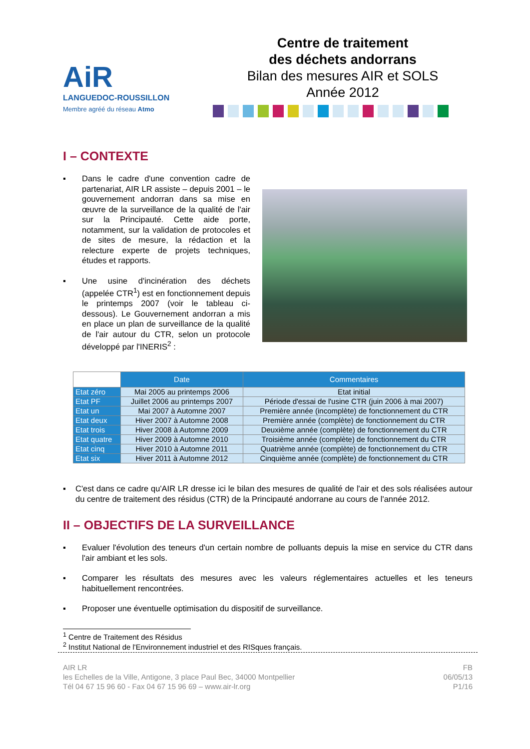AiR
LANGUEDOC-ROUSSILLON
Membre agréé du réseau Atmo
Centre de traitement
des déchets andorrans
Bilan des mesures AIR et SOLS
Année 2012
I – CONTEXTE
▪ Dans le cadre d'une convention cadre de partenariat, AIR LR assiste – depuis 2001 – le gouvernement andorran dans sa mise en œuvre de la surveillance de la qualité de l'air sur la Principauté. Cette aide porte, notamment, sur la validation de protocoles et de sites de mesure, la rédaction et la relecture experte de projets techniques, études et rapports.
▪ Une usine d'incinération des déchets (appelée CTR<sup>1</sup>) est en fonctionnement depuis le printemps 2007 (voir le tableau ci-dessous). Le Gouvernement andorran a mis en place un plan de surveillance de la qualité de l'air autour du CTR, selon un protocole développé par l'INERIS<sup>2</sup> :
| | Date | Commentaires |
| --- | --- | --- |
| Etat zéro | Mai 2005 au printemps 2006 | Etat initial |
| Etat PF | Juillet 2006 au printemps 2007 | Période d'essai de l'usine CTR (juin 2006 à mai 2007) |
| Etat un | Mai 2007 à Automne 2007 | Première année (incomplète) de fonctionnement du CTR |
| Etat deux | Hiver 2007 à Automne 2008 | Première année (complète) de fonctionnement du CTR |
| Etat trois | Hiver 2008 à Automne 2009 | Deuxième année (complète) de fonctionnement du CTR |
| Etat quatre | Hiver 2009 à Automne 2010 | Troisième année (complète) de fonctionnement du CTR |
| Etat cinq | Hiver 2010 à Automne 2011 | Quatrième année (complète) de fonctionnement du CTR |
| Etat six | Hiver 2011 à Automne 2012 | Cinquième année (complète) de fonctionnement du CTR |
▪ C'est dans ce cadre qu'AIR LR dresse ici le bilan des mesures de qualité de l'air et des sols réalisées autour du centre de traitement des résidus (CTR) de la Principauté andorrane au cours de l'année 2012.
II – OBJECTIFS DE LA SURVEILLANCE
▪ Evaluer l'évolution des teneurs d'un certain nombre de polluants depuis la mise en service du CTR dans l'air ambiant et les sols.
▪ Comparer les résultats des mesures avec les valeurs réglementaires actuelles et les teneurs habituellement rencontrées.
▪ Proposer une éventuelle optimisation du dispositif de surveillance.
<sup>1</sup> Centre de Traitement des Résidus
<sup>2</sup> Institut National de l'Environnement industriel et des RISques français.
AIR LR
les Echelles de la Ville, Antigone, 3 place Paul Bec, 34000 Montpellier
Tél 04 67 15 96 60 - Fax 04 67 15 96 69 – www.air-lr.org
FB
06/05/13
P1/16